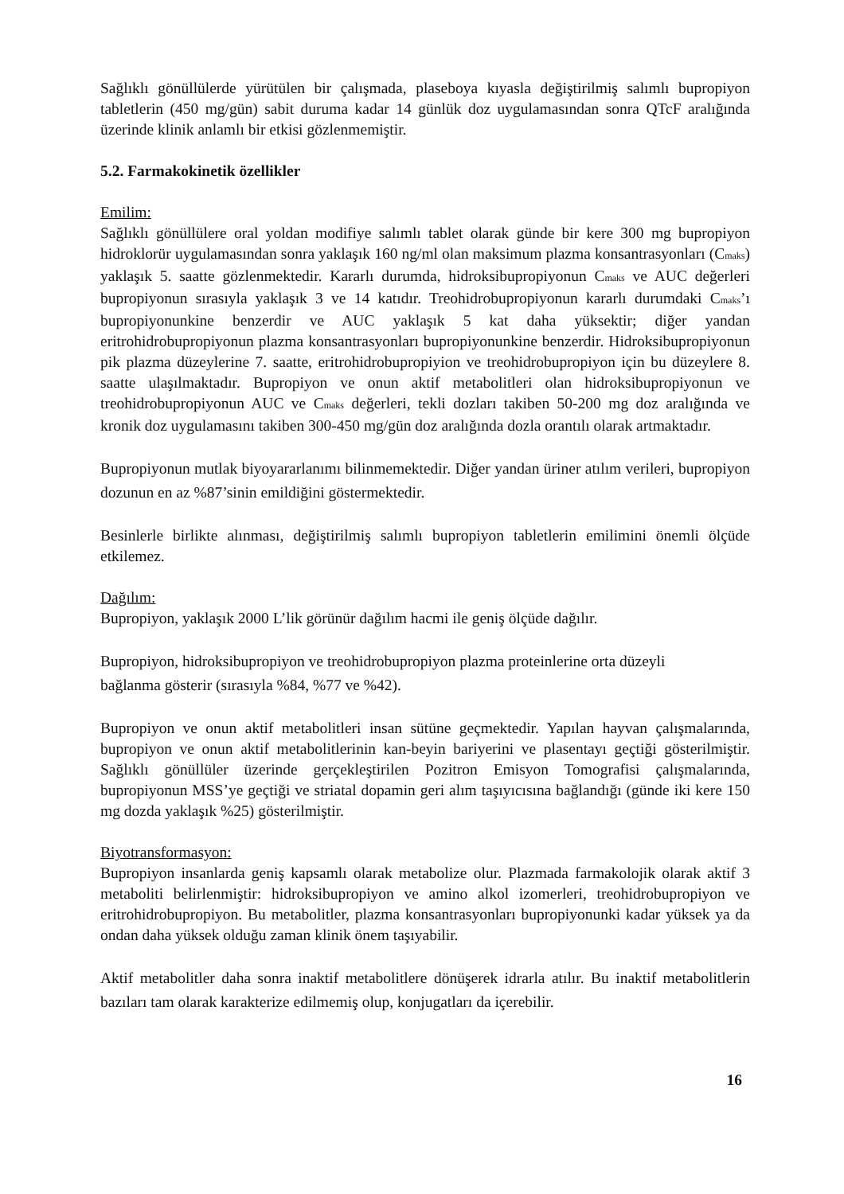Sağlıklı gönüllülerde yürütülen bir çalışmada, plaseboya kıyasla değiştirilmiş salımlı bupropiyon tabletlerin (450 mg/gün) sabit duruma kadar 14 günlük doz uygulamasından sonra QTcF aralığında üzerinde klinik anlamlı bir etkisi gözlenmemiştir.
5.2. Farmakokinetik özellikler
Emilim:
Sağlıklı gönüllülere oral yoldan modifiye salımlı tablet olarak günde bir kere 300 mg bupropiyon hidroklorür uygulamasından sonra yaklaşık 160 ng/ml olan maksimum plazma konsantrasyonları (C<sub>maks</sub>) yaklaşık 5. saatte gözlenmektedir. Kararlı durumda, hidroksibupropiyonun C<sub>maks</sub> ve AUC değerleri bupropiyonun sırasıyla yaklaşık 3 ve 14 katıdır. Treohidrobupropiyonun kararlı durumdaki C<sub>maks</sub>’ı bupropiyonunkine benzerdir ve AUC yaklaşık 5 kat daha yüksektir; diğer yandan eritrohidrobupropiyonun plazma konsantrasyonları bupropiyonunkine benzerdir. Hidroksibupropiyonun pik plazma düzeylerine 7. saatte, eritrohidrobupropiyion ve treohidrobupropiyon için bu düzeylere 8. saatte ulaşılmaktadır. Bupropiyon ve onun aktif metabolitleri olan hidroksibupropiyonun ve treohidrobupropiyonun AUC ve C<sub>maks</sub> değerleri, tekli dozları takiben 50-200 mg doz aralığında ve kronik doz uygulamasını takiben 300-450 mg/gün doz aralığında dozla orantılı olarak artmaktadır.
Bupropiyonun mutlak biyoyararlanımı bilinmemektedir. Diğer yandan üriner atılım verileri, bupropiyon dozunun en az %87’sinin emildiğini göstermektedir.
Besinlerle birlikte alınması, değiştirilmiş salımlı bupropiyon tabletlerin emilimini önemli ölçüde etkilemez.
Dağılım:
Bupropiyon, yaklaşık 2000 L’lik görünür dağılım hacmi ile geniş ölçüde dağılır.
Bupropiyon, hidroksibupropiyon ve treohidrobupropiyon plazma proteinlerine orta düzeyli
bağlanma gösterir (sırasıyla %84, %77 ve %42).
Bupropiyon ve onun aktif metabolitleri insan sütüne geçmektedir. Yapılan hayvan çalışmalarında, bupropiyon ve onun aktif metabolitlerinin kan-beyin bariyerini ve plasentayı geçtiği gösterilmiştir. Sağlıklı gönüllüler üzerinde gerçekleştirilen Pozitron Emisyon Tomografisi çalışmalarında, bupropiyonun MSS’ye geçtiği ve striatal dopamin geri alım taşıyıcısına bağlandığı (günde iki kere 150 mg dozda yaklaşık %25) gösterilmiştir.
Biyotransformasyon:
Bupropiyon insanlarda geniş kapsamlı olarak metabolize olur. Plazmada farmakolojik olarak aktif 3 metaboliti belirlenmiştir: hidroksibupropiyon ve amino alkol izomerleri, treohidrobupropiyon ve eritrohidrobupropiyon. Bu metabolitler, plazma konsantrasyonları bupropiyonunki kadar yüksek ya da ondan daha yüksek olduğu zaman klinik önem taşıyabilir.
Aktif metabolitler daha sonra inaktif metabolitlere dönüşerek idrarla atılır. Bu inaktif metabolitlerin bazıları tam olarak karakterize edilmemiş olup, konjugatları da içerebilir.
16